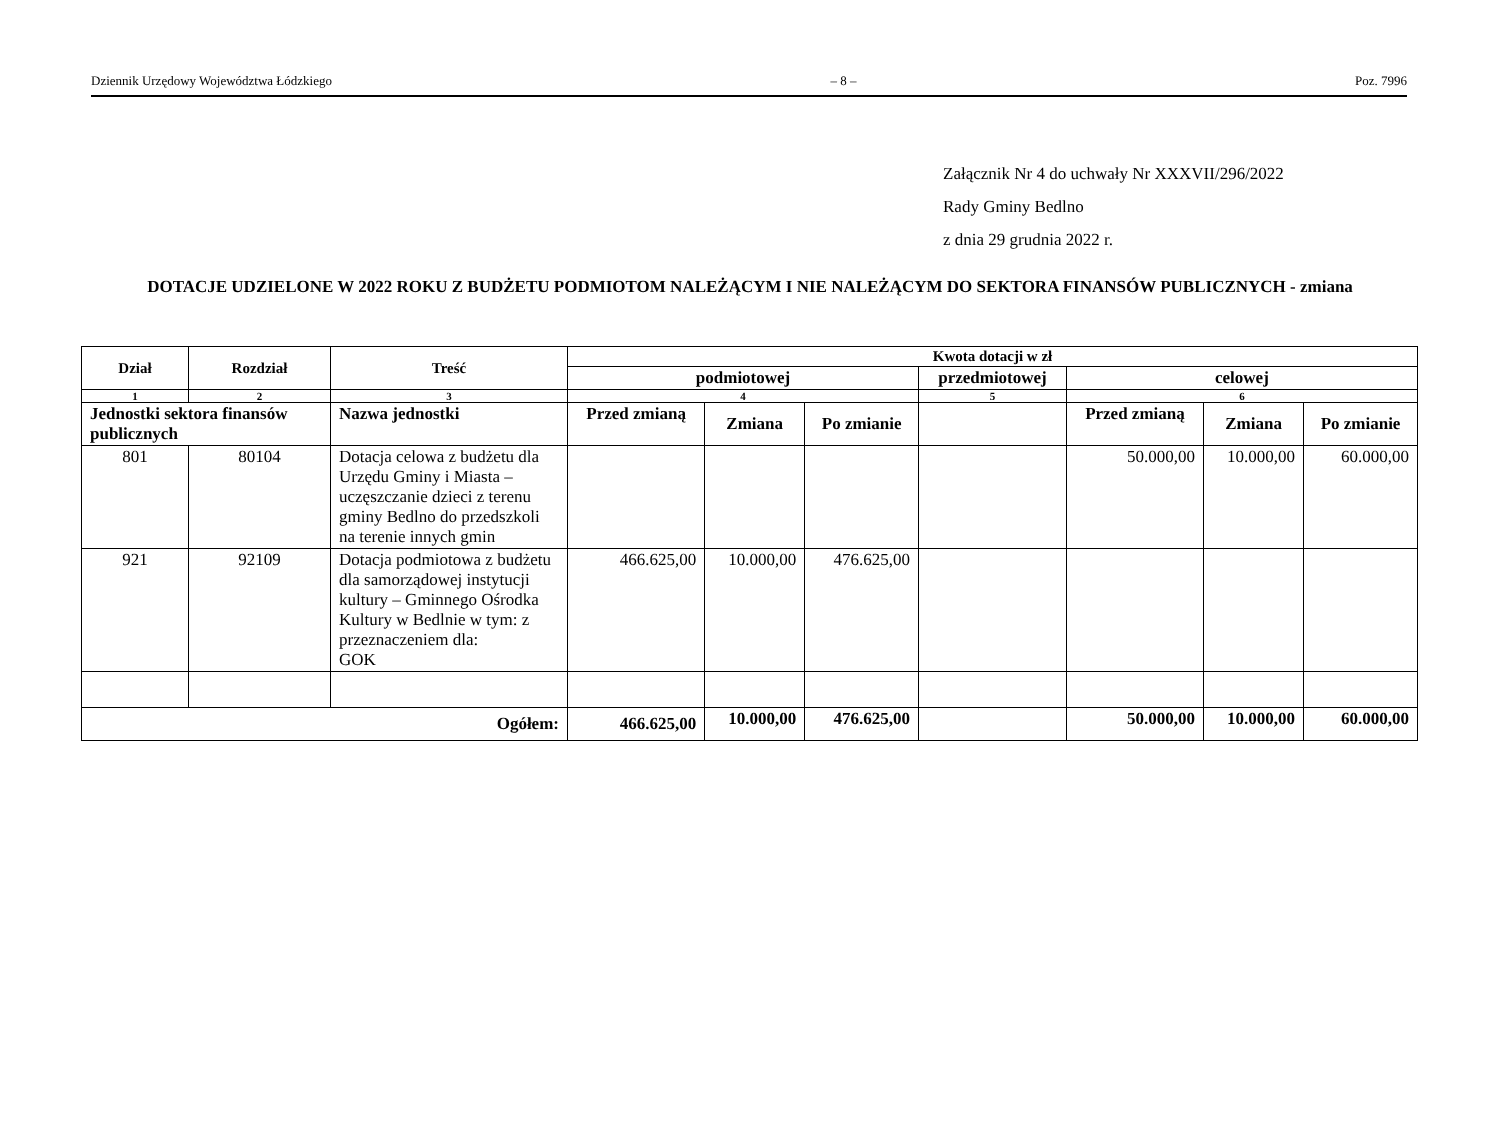Dziennik Urzędowy Województwa Łódzkiego – 8 – Poz. 7996
Załącznik Nr 4 do uchwały Nr XXXVII/296/2022
Rady Gminy Bedlno
z dnia 29 grudnia 2022 r.
DOTACJE UDZIELONE W 2022 ROKU Z BUDŻETU PODMIOTOM NALEŻĄCYM I NIE NALEŻĄCYM DO SEKTORA FINANSÓW PUBLICZNYCH - zmiana
| Dział | Rozdział | Treść | Kwota dotacji w zł | | | | | | |
| --- | --- | --- | --- | --- | --- | --- | --- | --- | --- |
| | | | podmiotowej | | | przedmiotowej | celowej | | |
| 1 | 2 | 3 | 4 | | | 5 | 6 | | |
| Jednostki sektora finansów publicznych | | Nazwa jednostki | Przed zmianą | Zmiana | Po zmianie | | Przed zmianą | Zmiana | Po zmianie |
| 801 | 80104 | Dotacja celowa z budżetu dla Urzędu Gminy i Miasta – uczęszczanie dzieci z terenu gminy Bedlno do przedszkoli na terenie innych gmin | | | | | 50.000,00 | 10.000,00 | 60.000,00 |
| 921 | 92109 | Dotacja podmiotowa z budżetu dla samorządowej instytucji kultury – Gminnego Ośrodka Kultury w Bedlnie w tym: z przeznaczeniem dla: GOK | 466.625,00 | 10.000,00 | 476.625,00 | | | | |
| Ogółem: | | | 466.625,00 | 10.000,00 | 476.625,00 | | 50.000,00 | 10.000,00 | 60.000,00 |